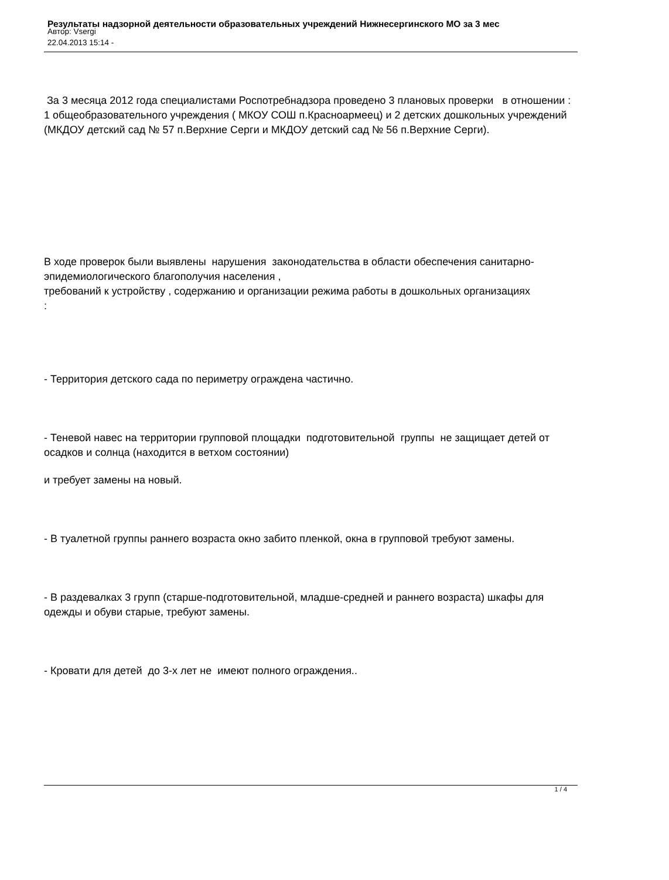Результаты надзорной деятельности образовательных учреждений Нижнесергинского МО за 3 мес
Автор: Vsergi
22.04.2013 15:14 -
За 3 месяца 2012 года специалистами Роспотребнадзора проведено 3 плановых проверки в отношении : 1 общеобразовательного учреждения ( МКОУ СОШ п.Красноармеец) и 2 детских дошкольных учреждений (МКДОУ детский сад № 57 п.Верхние Серги и МКДОУ детский сад № 56 п.Верхние Серги).
В ходе проверок были выявлены нарушения законодательства в области обеспечения санитарно-эпидемиологического благополучия населения ,
требований к устройству , содержанию и организации режима работы в дошкольных организациях
:
- Территория детского сада по периметру ограждена частично.
- Теневой навес на территории групповой площадки подготовительной группы не защищает детей от осадков и солнца (находится в ветхом состоянии)
и требует замены на новый.
- В туалетной группы раннего возраста окно забито пленкой, окна в групповой требуют замены.
- В раздевалках 3 групп (старше-подготовительной, младше-средней и раннего возраста) шкафы для одежды и обуви старые, требуют замены.
- Кровати для детей до 3-х лет не имеют полного ограждения..
1 / 4